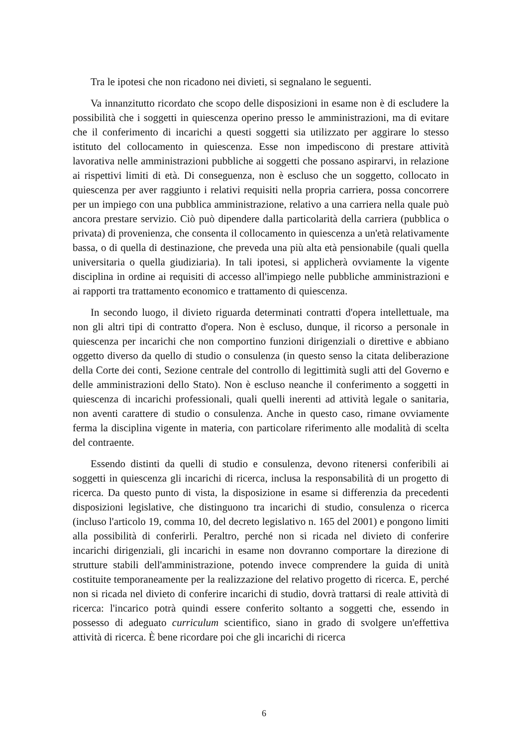Tra le ipotesi che non ricadono nei divieti, si segnalano le seguenti.
Va innanzitutto ricordato che scopo delle disposizioni in esame non è di escludere la possibilità che i soggetti in quiescenza operino presso le amministrazioni, ma di evitare che il conferimento di incarichi a questi soggetti sia utilizzato per aggirare lo stesso istituto del collocamento in quiescenza. Esse non impediscono di prestare attività lavorativa nelle amministrazioni pubbliche ai soggetti che possano aspirarvi, in relazione ai rispettivi limiti di età. Di conseguenza, non è escluso che un soggetto, collocato in quiescenza per aver raggiunto i relativi requisiti nella propria carriera, possa concorrere per un impiego con una pubblica amministrazione, relativo a una carriera nella quale può ancora prestare servizio. Ciò può dipendere dalla particolarità della carriera (pubblica o privata) di provenienza, che consenta il collocamento in quiescenza a un'età relativamente bassa, o di quella di destinazione, che preveda una più alta età pensionabile (quali quella universitaria o quella giudiziaria). In tali ipotesi, si applicherà ovviamente la vigente disciplina in ordine ai requisiti di accesso all'impiego nelle pubbliche amministrazioni e ai rapporti tra trattamento economico e trattamento di quiescenza.
In secondo luogo, il divieto riguarda determinati contratti d'opera intellettuale, ma non gli altri tipi di contratto d'opera. Non è escluso, dunque, il ricorso a personale in quiescenza per incarichi che non comportino funzioni dirigenziali o direttive e abbiano oggetto diverso da quello di studio o consulenza (in questo senso la citata deliberazione della Corte dei conti, Sezione centrale del controllo di legittimità sugli atti del Governo e delle amministrazioni dello Stato). Non è escluso neanche il conferimento a soggetti in quiescenza di incarichi professionali, quali quelli inerenti ad attività legale o sanitaria, non aventi carattere di studio o consulenza. Anche in questo caso, rimane ovviamente ferma la disciplina vigente in materia, con particolare riferimento alle modalità di scelta del contraente.
Essendo distinti da quelli di studio e consulenza, devono ritenersi conferibili ai soggetti in quiescenza gli incarichi di ricerca, inclusa la responsabilità di un progetto di ricerca. Da questo punto di vista, la disposizione in esame si differenzia da precedenti disposizioni legislative, che distinguono tra incarichi di studio, consulenza o ricerca (incluso l'articolo 19, comma 10, del decreto legislativo n. 165 del 2001) e pongono limiti alla possibilità di conferirli. Peraltro, perché non si ricada nel divieto di conferire incarichi dirigenziali, gli incarichi in esame non dovranno comportare la direzione di strutture stabili dell'amministrazione, potendo invece comprendere la guida di unità costituite temporaneamente per la realizzazione del relativo progetto di ricerca. E, perché non si ricada nel divieto di conferire incarichi di studio, dovrà trattarsi di reale attività di ricerca: l'incarico potrà quindi essere conferito soltanto a soggetti che, essendo in possesso di adeguato curriculum scientifico, siano in grado di svolgere un'effettiva attività di ricerca. È bene ricordare poi che gli incarichi di ricerca
6